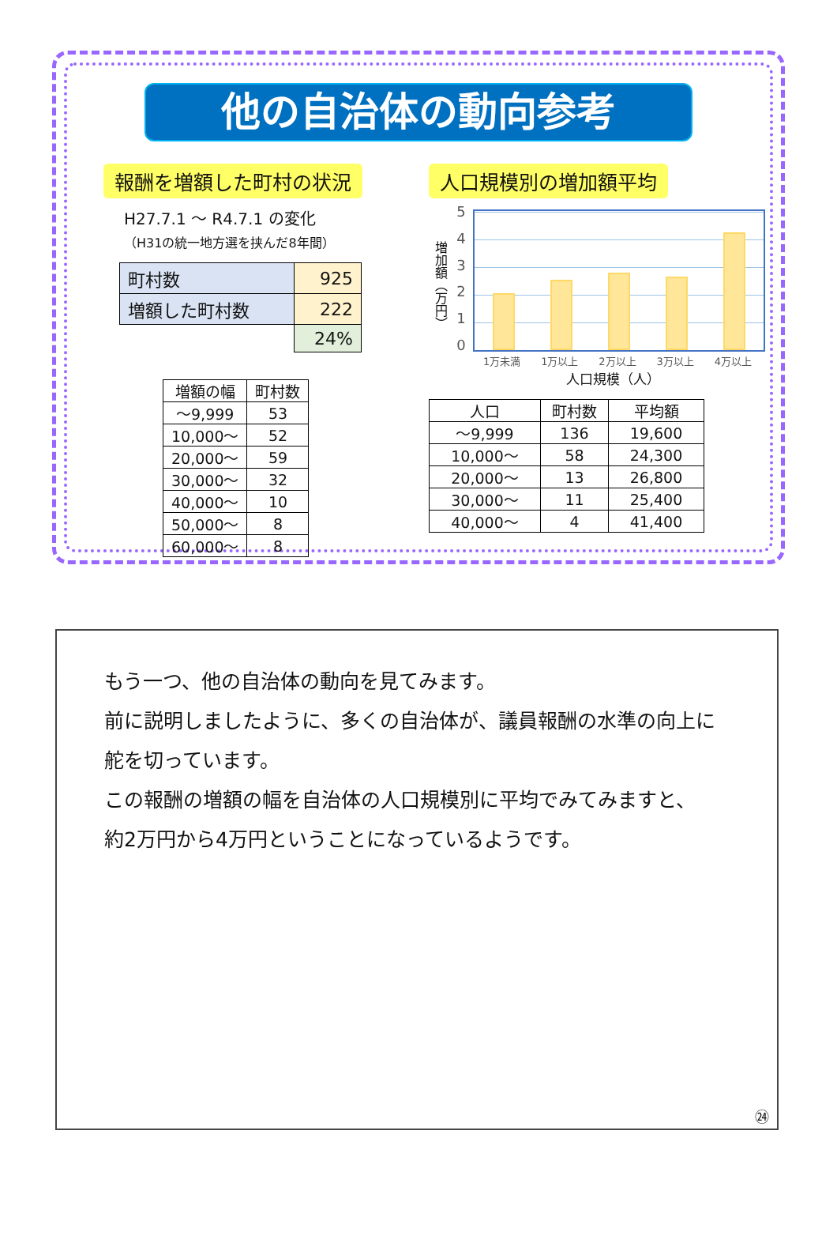他の自治体の動向参考
報酬を増額した町村の状況
H27.7.1 ～ R4.7.1 の変化
（H31の統一地方選を挟んだ8年間）
| 町村数 | 925 |
| 増額した町村数 | 222 |
| | 24% |
| 増額の幅 | 町村数 |
| --- | --- |
| ～9,999 | 53 |
| 10,000～ | 52 |
| 20,000～ | 59 |
| 30,000～ | 32 |
| 40,000～ | 10 |
| 50,000～ | 8 |
| 60,000～ | 8 |
人口規模別の増加額平均
増加額（万円）
543210
1万未満 1万以上 2万以上 3万以上 4万以上
人口規模（人）
| 人口 | 町村数 | 平均額 |
| --- | --- | --- |
| ～9,999 | 136 | 19,600 |
| 10,000～ | 58 | 24,300 |
| 20,000～ | 13 | 26,800 |
| 30,000～ | 11 | 25,400 |
| 40,000～ | 4 | 41,400 |
もう一つ、他の自治体の動向を見てみます。
前に説明しましたように、多くの自治体が、議員報酬の水準の向上に
舵を切っています。
この報酬の増額の幅を自治体の人口規模別に平均でみてみますと、
約2万円から4万円ということになっているようです。
㉔